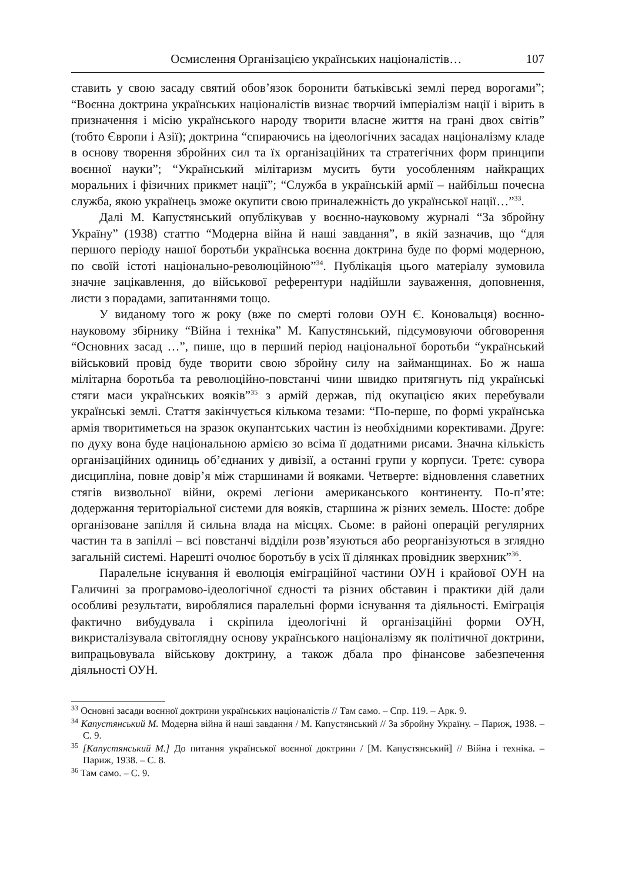Осмислення Організацією українських націоналістів… 107
ставить у свою засаду святий обов’язок боронити батьківські землі перед ворогами”; “Воєнна доктрина українських націоналістів визнає творчий імперіалізм нації і вірить в призначення і місію українського народу творити власне життя на грані двох світів” (тобто Європи і Азії); доктрина “спираючись на ідеологічних засадах націоналізму кладе в основу творення збройних сил та їх організаційних та стратегічних форм принципи воєнної науки”; “Український мілітаризм мусить бути уособленням найкращих моральних і фізичних прикмет нації”; “Служба в українській армії – найбільш почесна служба, якою українець зможе окупити свою приналежність до української нації…”<sup>33</sup>.
Далі М. Капустянський опублікував у воєнно-науковому журналі “За збройну Україну” (1938) статтю “Модерна війна й наші завдання”, в якій зазначив, що “для першого періоду нашої боротьби українська воєнна доктрина буде по формі модерною, по своїй істоті національно-революційною”<sup>34</sup>. Публікація цього матеріалу зумовила значне зацікавлення, до військової референтури надійшли зауваження, доповнення, листи з порадами, запитаннями тощо.
У виданому того ж року (вже по смерті голови ОУН Є. Коновальця) воєнно-науковому збірнику “Війна і техніка” М. Капустянський, підсумовуючи обговорення “Основних засад …”, пише, що в перший період національної боротьби “український військовий провід буде творити свою збройну силу на займанщинах. Бо ж наша мілітарна боротьба та революційно-повстанчі чини швидко притягнуть під українські стяги маси українських вояків”<sup>35</sup> з армій держав, під окупацією яких перебували українські землі. Стаття закінчується кількома тезами: “По-перше, по формі українська армія творитиметься на зразок окупантських частин із необхідними корективами. Друге: по духу вона буде національною армією зо всіма її додатними рисами. Значна кількість організаційних одиниць об’єднаних у дивізії, а останні групи у корпуси. Третє: сувора дисципліна, повне довір’я між старшинами й вояками. Четверте: відновлення славетних стягів визвольної війни, окремі легіони американського континенту. По-п’яте: додержання територіальної системи для вояків, старшина ж різних земель. Шосте: добре організоване запілля й сильна влада на місцях. Сьоме: в районі операцій регулярних частин та в запіллі – всі повстанчі відділи розв’язуються або реорганізуються в зглядно загальній системі. Нарешті очолює боротьбу в усіх її ділянках провідник зверхник”<sup>36</sup>.
Паралельне існування й еволюція еміграційної частини ОУН і крайової ОУН на Галичині за програмово-ідеологічної єдності та різних обставин і практики дій дали особливі результати, вироблялися паралельні форми існування та діяльності. Еміграція фактично вибудувала і скріпила ідеологічні й організаційні форми ОУН, викристалізувала світоглядну основу українського націоналізму як політичної доктрини, випрацьовувала військову доктрину, а також дбала про фінансове забезпечення діяльності ОУН.
<sup>33</sup> Основні засади воєнної доктрини українських націоналістів // Там само. – Спр. 119. – Арк. 9.
<sup>34</sup> Капустянський М. Модерна війна й наші завдання / М. Капустянський // За збройну Україну. – Париж, 1938. – С. 9.
<sup>35</sup> [Капустянський М.] До питання української воєнної доктрини / [М. Капустянський] // Війна і техніка. – Париж, 1938. – С. 8.
<sup>36</sup> Там само. – С. 9.